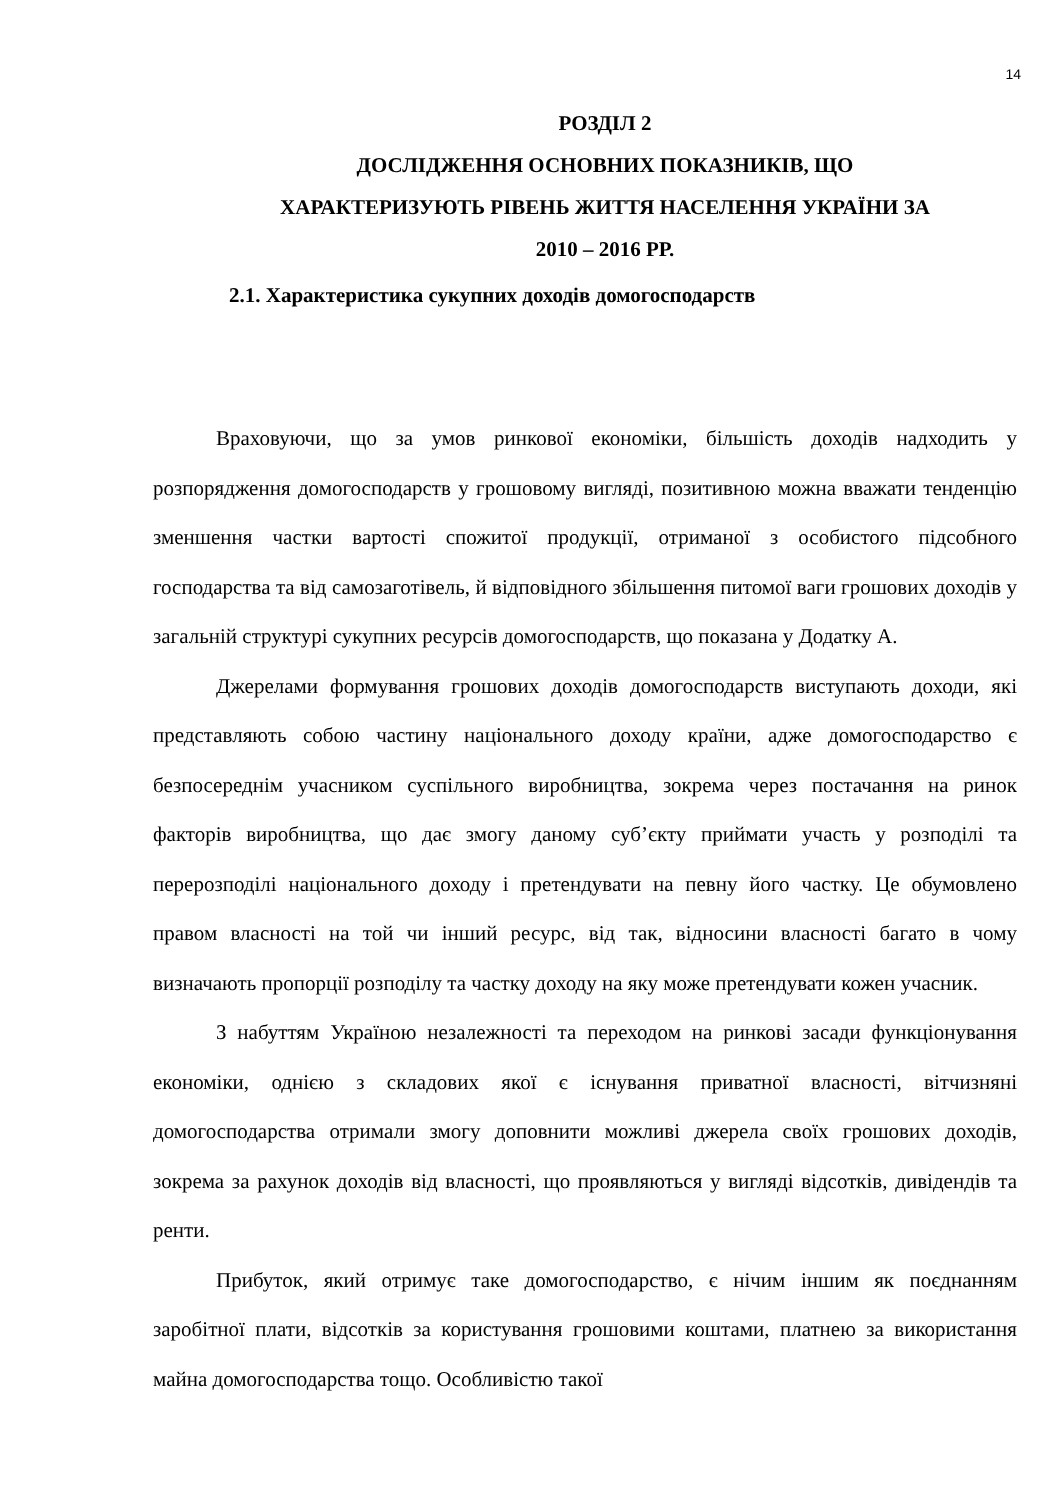14
РОЗДІЛ 2
ДОСЛІДЖЕННЯ ОСНОВНИХ ПОКАЗНИКІВ, ЩО
ХАРАКТЕРИЗУЮТЬ РІВЕНЬ ЖИТТЯ НАСЕЛЕННЯ УКРАЇНИ ЗА
2010 – 2016 РР.
2.1. Характеристика сукупних доходів домогосподарств
Враховуючи, що за умов ринкової економіки, більшість доходів надходить у розпорядження домогосподарств у грошовому вигляді, позитивною можна вважати тенденцію зменшення частки вартості спожитої продукції, отриманої з особистого підсобного господарства та від самозаготівель, й відповідного збільшення питомої ваги грошових доходів у загальній структурі сукупних ресурсів домогосподарств, що показана у Додатку А.
Джерелами формування грошових доходів домогосподарств виступають доходи, які представляють собою частину національного доходу країни, адже домогосподарство є безпосереднім учасником суспільного виробництва, зокрема через постачання на ринок факторів виробництва, що дає змогу даному суб’єкту приймати участь у розподілі та перерозподілі національного доходу і претендувати на певну його частку. Це обумовлено правом власності на той чи інший ресурс, від так, відносини власності багато в чому визначають пропорції розподілу та частку доходу на яку може претендувати кожен учасник.
З набуттям Україною незалежності та переходом на ринкові засади функціонування економіки, однією з складових якої є існування приватної власності, вітчизняні домогосподарства отримали змогу доповнити можливі джерела своїх грошових доходів, зокрема за рахунок доходів від власності, що проявляються у вигляді відсотків, дивідендів та ренти.
Прибуток, який отримує таке домогосподарство, є нічим іншим як поєднанням заробітної плати, відсотків за користування грошовими коштами, платнею за використання майна домогосподарства тощо. Особливістю такої